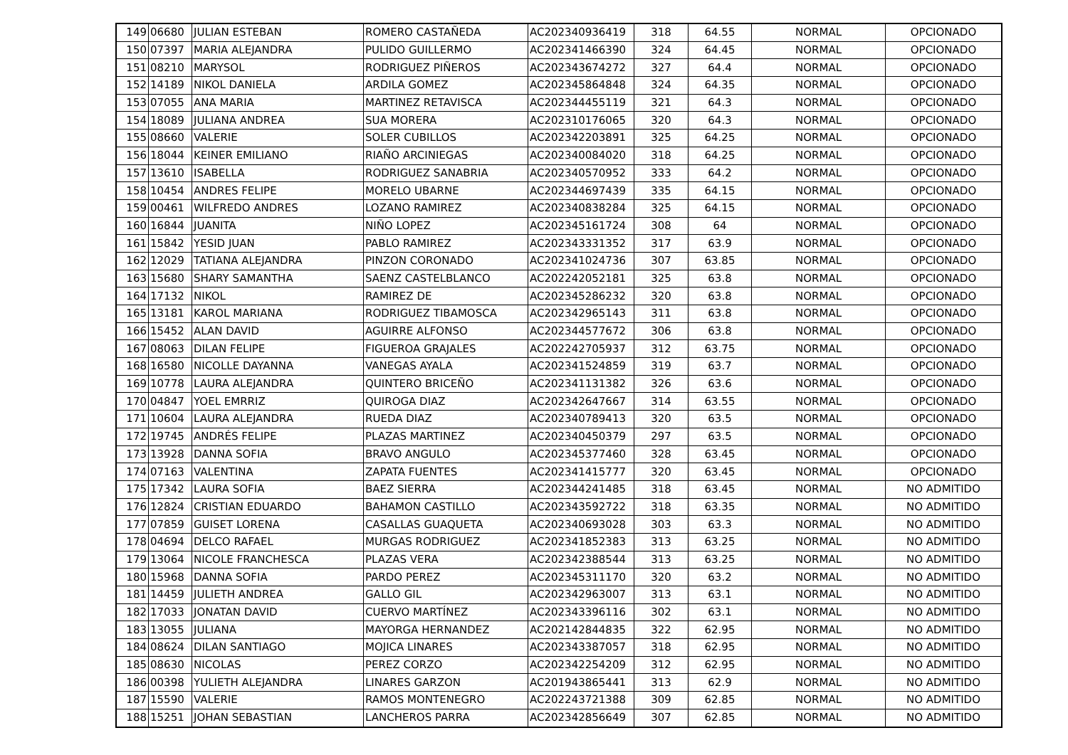| 149 | 06680 | JULIAN ESTEBAN | ROMERO CASTAÑEDA | AC202340936419 | 318 | 64.55 | NORMAL | OPCIONADO |
| 150 | 07397 | MARIA ALEJANDRA | PULIDO GUILLERMO | AC202341466390 | 324 | 64.45 | NORMAL | OPCIONADO |
| 151 | 08210 | MARYSOL | RODRIGUEZ PIÑEROS | AC202343674272 | 327 | 64.4 | NORMAL | OPCIONADO |
| 152 | 14189 | NIKOL DANIELA | ARDILA GOMEZ | AC202345864848 | 324 | 64.35 | NORMAL | OPCIONADO |
| 153 | 07055 | ANA MARIA | MARTINEZ RETAVISCA | AC202344455119 | 321 | 64.3 | NORMAL | OPCIONADO |
| 154 | 18089 | JULIANA ANDREA | SUA MORERA | AC202310176065 | 320 | 64.3 | NORMAL | OPCIONADO |
| 155 | 08660 | VALERIE | SOLER CUBILLOS | AC202342203891 | 325 | 64.25 | NORMAL | OPCIONADO |
| 156 | 18044 | KEINER EMILIANO | RIAÑO ARCINIEGAS | AC202340084020 | 318 | 64.25 | NORMAL | OPCIONADO |
| 157 | 13610 | ISABELLA | RODRIGUEZ SANABRIA | AC202340570952 | 333 | 64.2 | NORMAL | OPCIONADO |
| 158 | 10454 | ANDRES FELIPE | MORELO UBARNE | AC202344697439 | 335 | 64.15 | NORMAL | OPCIONADO |
| 159 | 00461 | WILFREDO ANDRES | LOZANO RAMIREZ | AC202340838284 | 325 | 64.15 | NORMAL | OPCIONADO |
| 160 | 16844 | JUANITA | NIÑO LOPEZ | AC202345161724 | 308 | 64 | NORMAL | OPCIONADO |
| 161 | 15842 | YESID JUAN | PABLO RAMIREZ | AC202343331352 | 317 | 63.9 | NORMAL | OPCIONADO |
| 162 | 12029 | TATIANA ALEJANDRA | PINZON CORONADO | AC202341024736 | 307 | 63.85 | NORMAL | OPCIONADO |
| 163 | 15680 | SHARY SAMANTHA | SAENZ CASTELBLANCO | AC202242052181 | 325 | 63.8 | NORMAL | OPCIONADO |
| 164 | 17132 | NIKOL | RAMIREZ DE | AC202345286232 | 320 | 63.8 | NORMAL | OPCIONADO |
| 165 | 13181 | KAROL MARIANA | RODRIGUEZ TIBAMOSCA | AC202342965143 | 311 | 63.8 | NORMAL | OPCIONADO |
| 166 | 15452 | ALAN DAVID | AGUIRRE ALFONSO | AC202344577672 | 306 | 63.8 | NORMAL | OPCIONADO |
| 167 | 08063 | DILAN FELIPE | FIGUEROA GRAJALES | AC202242705937 | 312 | 63.75 | NORMAL | OPCIONADO |
| 168 | 16580 | NICOLLE DAYANNA | VANEGAS AYALA | AC202341524859 | 319 | 63.7 | NORMAL | OPCIONADO |
| 169 | 10778 | LAURA ALEJANDRA | QUINTERO BRICEÑO | AC202341131382 | 326 | 63.6 | NORMAL | OPCIONADO |
| 170 | 04847 | YOEL EMRRIZ | QUIROGA DIAZ | AC202342647667 | 314 | 63.55 | NORMAL | OPCIONADO |
| 171 | 10604 | LAURA ALEJANDRA | RUEDA DIAZ | AC202340789413 | 320 | 63.5 | NORMAL | OPCIONADO |
| 172 | 19745 | ANDRÉS FELIPE | PLAZAS MARTINEZ | AC202340450379 | 297 | 63.5 | NORMAL | OPCIONADO |
| 173 | 13928 | DANNA SOFIA | BRAVO ANGULO | AC202345377460 | 328 | 63.45 | NORMAL | OPCIONADO |
| 174 | 07163 | VALENTINA | ZAPATA FUENTES | AC202341415777 | 320 | 63.45 | NORMAL | OPCIONADO |
| 175 | 17342 | LAURA SOFIA | BAEZ SIERRA | AC202344241485 | 318 | 63.45 | NORMAL | NO ADMITIDO |
| 176 | 12824 | CRISTIAN EDUARDO | BAHAMON CASTILLO | AC202343592722 | 318 | 63.35 | NORMAL | NO ADMITIDO |
| 177 | 07859 | GUISET LORENA | CASALLAS GUAQUETA | AC202340693028 | 303 | 63.3 | NORMAL | NO ADMITIDO |
| 178 | 04694 | DELCO RAFAEL | MURGAS RODRIGUEZ | AC202341852383 | 313 | 63.25 | NORMAL | NO ADMITIDO |
| 179 | 13064 | NICOLE FRANCHESCA | PLAZAS VERA | AC202342388544 | 313 | 63.25 | NORMAL | NO ADMITIDO |
| 180 | 15968 | DANNA SOFIA | PARDO PEREZ | AC202345311170 | 320 | 63.2 | NORMAL | NO ADMITIDO |
| 181 | 14459 | JULIETH ANDREA | GALLO GIL | AC202342963007 | 313 | 63.1 | NORMAL | NO ADMITIDO |
| 182 | 17033 | JONATAN DAVID | CUERVO MARTÍNEZ | AC202343396116 | 302 | 63.1 | NORMAL | NO ADMITIDO |
| 183 | 13055 | JULIANA | MAYORGA HERNANDEZ | AC202142844835 | 322 | 62.95 | NORMAL | NO ADMITIDO |
| 184 | 08624 | DILAN SANTIAGO | MOJICA LINARES | AC202343387057 | 318 | 62.95 | NORMAL | NO ADMITIDO |
| 185 | 08630 | NICOLAS | PEREZ CORZO | AC202342254209 | 312 | 62.95 | NORMAL | NO ADMITIDO |
| 186 | 00398 | YULIETH ALEJANDRA | LINARES GARZON | AC201943865441 | 313 | 62.9 | NORMAL | NO ADMITIDO |
| 187 | 15590 | VALERIE | RAMOS MONTENEGRO | AC202243721388 | 309 | 62.85 | NORMAL | NO ADMITIDO |
| 188 | 15251 | JOHAN SEBASTIAN | LANCHEROS PARRA | AC202342856649 | 307 | 62.85 | NORMAL | NO ADMITIDO |